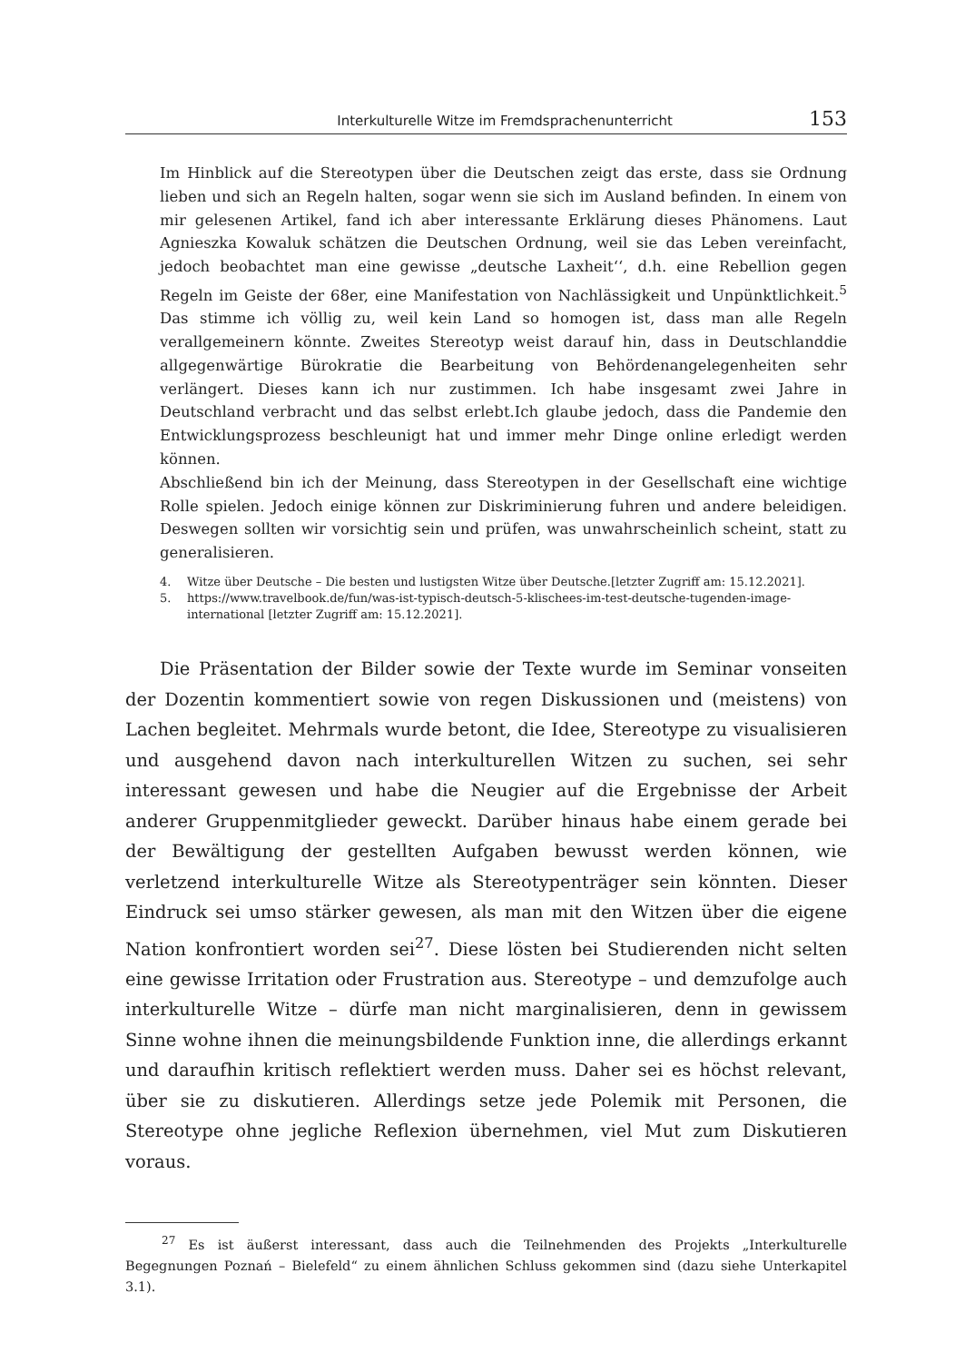Interkulturelle Witze im Fremdsprachenunterricht 153
Im Hinblick auf die Stereotypen über die Deutschen zeigt das erste, dass sie Ordnung lieben und sich an Regeln halten, sogar wenn sie sich im Ausland befinden. In einem von mir gelesenen Artikel, fand ich aber interessante Erklärung dieses Phänomens. Laut Agnieszka Kowaluk schätzen die Deutschen Ordnung, weil sie das Leben vereinfacht, jedoch beobachtet man eine gewisse „deutsche Laxheit‘‘, d.h. eine Rebellion gegen Regeln im Geiste der 68er, eine Manifestation von Nachlässigkeit und Unpünktlichkeit.<sup>5</sup> Das stimme ich völlig zu, weil kein Land so homogen ist, dass man alle Regeln verallgemeinern könnte. Zweites Stereotyp weist darauf hin, dass in Deutschlanddie allgegenwärtige Bürokratie die Bearbeitung von Behördenangelegenheiten sehr verlängert. Dieses kann ich nur zustimmen. Ich habe insgesamt zwei Jahre in Deutschland verbracht und das selbst erlebt.Ich glaube jedoch, dass die Pandemie den Entwicklungsprozess beschleunigt hat und immer mehr Dinge online erledigt werden können.
Abschließend bin ich der Meinung, dass Stereotypen in der Gesellschaft eine wichtige Rolle spielen. Jedoch einige können zur Diskriminierung fuhren und andere beleidigen. Deswegen sollten wir vorsichtig sein und prüfen, was unwahrscheinlich scheint, statt zu generalisieren.
4. Witze über Deutsche – Die besten und lustigsten Witze über Deutsche.[letzter Zugriff am: 15.12.2021].
5. https://www.travelbook.de/fun/was-ist-typisch-deutsch-5-klischees-im-test-deutsche-tugenden-image-international [letzter Zugriff am: 15.12.2021].
Die Präsentation der Bilder sowie der Texte wurde im Seminar vonseiten der Dozentin kommentiert sowie von regen Diskussionen und (meistens) von Lachen begleitet. Mehrmals wurde betont, die Idee, Stereotype zu visualisieren und ausgehend davon nach interkulturellen Witzen zu suchen, sei sehr interessant gewesen und habe die Neugier auf die Ergebnisse der Arbeit anderer Gruppenmitglieder geweckt. Darüber hinaus habe einem gerade bei der Bewältigung der gestellten Aufgaben bewusst werden können, wie verletzend interkulturelle Witze als Stereotypenträger sein könnten. Dieser Eindruck sei umso stärker gewesen, als man mit den Witzen über die eigene Nation konfrontiert worden sei<sup>27</sup>. Diese lösten bei Studierenden nicht selten eine gewisse Irritation oder Frustration aus. Stereotype – und demzufolge auch interkulturelle Witze – dürfe man nicht marginalisieren, denn in gewissem Sinne wohne ihnen die meinungsbildende Funktion inne, die allerdings erkannt und daraufhin kritisch reflektiert werden muss. Daher sei es höchst relevant, über sie zu diskutieren. Allerdings setze jede Polemik mit Personen, die Stereotype ohne jegliche Reflexion übernehmen, viel Mut zum Diskutieren voraus.
<sup>27</sup> Es ist äußerst interessant, dass auch die Teilnehmenden des Projekts „Interkulturelle Begegnungen Poznań – Bielefeld“ zu einem ähnlichen Schluss gekommen sind (dazu siehe Unterkapitel 3.1).